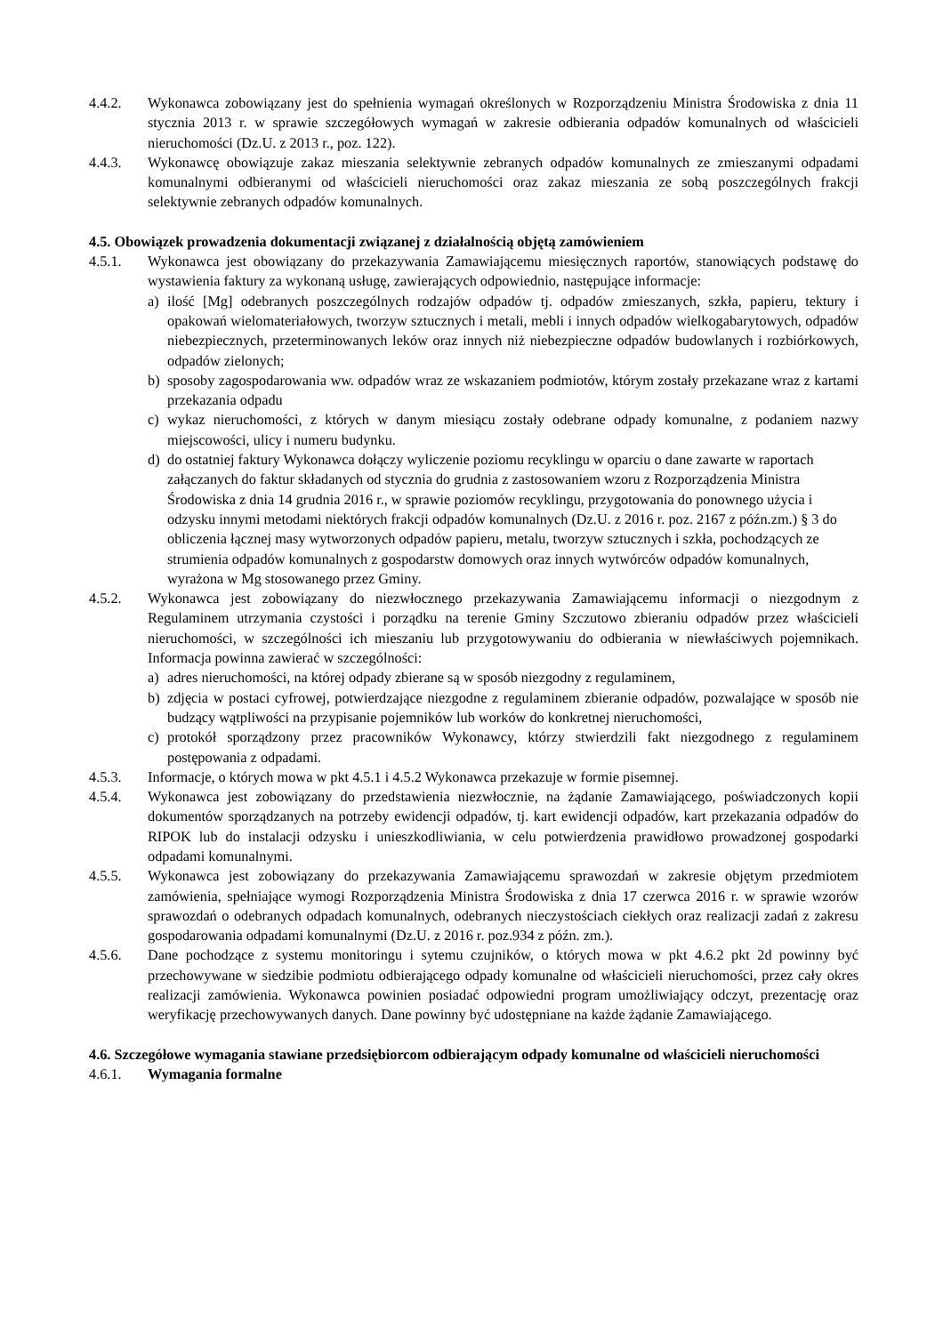4.4.2. Wykonawca zobowiązany jest do spełnienia wymagań określonych w Rozporządzeniu Ministra Środowiska z dnia 11 stycznia 2013 r. w sprawie szczegółowych wymagań w zakresie odbierania odpadów komunalnych od właścicieli nieruchomości (Dz.U. z 2013 r., poz. 122).
4.4.3. Wykonawcę obowiązuje zakaz mieszania selektywnie zebranych odpadów komunalnych ze zmieszanymi odpadami komunalnymi odbieranymi od właścicieli nieruchomości oraz zakaz mieszania ze sobą poszczególnych frakcji selektywnie zebranych odpadów komunalnych.
4.5. Obowiązek prowadzenia dokumentacji związanej z działalnością objętą zamówieniem
4.5.1. Wykonawca jest obowiązany do przekazywania Zamawiającemu miesięcznych raportów, stanowiących podstawę do wystawienia faktury za wykonaną usługę, zawierających odpowiednio, następujące informacje:
a) ilość [Mg] odebranych poszczególnych rodzajów odpadów tj. odpadów zmieszanych, szkła, papieru, tektury i opakowań wielomateriałowych, tworzyw sztucznych i metali, mebli i innych odpadów wielkogabarytowych, odpadów niebezpiecznych, przeterminowanych leków oraz innych niż niebezpieczne odpadów budowlanych i rozbiórkowych, odpadów zielonych;
b) sposoby zagospodarowania ww. odpadów wraz ze wskazaniem podmiotów, którym zostały przekazane wraz z kartami przekazania odpadu
c) wykaz nieruchomości, z których w danym miesiącu zostały odebrane odpady komunalne, z podaniem nazwy miejscowości, ulicy i numeru budynku.
d) do ostatniej faktury Wykonawca dołączy wyliczenie poziomu recyklingu w oparciu o dane zawarte w raportach załączanych do faktur składanych od stycznia do grudnia z zastosowaniem wzoru z Rozporządzenia Ministra Środowiska z dnia 14 grudnia 2016 r., w sprawie poziomów recyklingu, przygotowania do ponownego użycia i odzysku innymi metodami niektórych frakcji odpadów komunalnych (Dz.U. z 2016 r. poz. 2167 z późn.zm.) § 3 do obliczenia łącznej masy wytworzonych odpadów papieru, metalu, tworzyw sztucznych i szkła, pochodzących ze strumienia odpadów komunalnych z gospodarstw domowych oraz innych wytwórców odpadów komunalnych, wyrażona w Mg stosowanego przez Gminy.
4.5.2. Wykonawca jest zobowiązany do niezwłocznego przekazywania Zamawiającemu informacji o niezgodnym z Regulaminem utrzymania czystości i porządku na terenie Gminy Szczutowo zbieraniu odpadów przez właścicieli nieruchomości, w szczególności ich mieszaniu lub przygotowywaniu do odbierania w niewłaściwych pojemnikach. Informacja powinna zawierać w szczególności:
a) adres nieruchomości, na której odpady zbierane są w sposób niezgodny z regulaminem,
b) zdjęcia w postaci cyfrowej, potwierdzające niezgodne z regulaminem zbieranie odpadów, pozwalające w sposób nie budzący wątpliwości na przypisanie pojemników lub worków do konkretnej nieruchomości,
c) protokół sporządzony przez pracowników Wykonawcy, którzy stwierdzili fakt niezgodnego z regulaminem postępowania z odpadami.
4.5.3. Informacje, o których mowa w pkt 4.5.1 i 4.5.2 Wykonawca przekazuje w formie pisemnej.
4.5.4. Wykonawca jest zobowiązany do przedstawienia niezwłocznie, na żądanie Zamawiającego, poświadczonych kopii dokumentów sporządzanych na potrzeby ewidencji odpadów, tj. kart ewidencji odpadów, kart przekazania odpadów do RIPOK lub do instalacji odzysku i unieszkodliwiania, w celu potwierdzenia prawidłowo prowadzonej gospodarki odpadami komunalnymi.
4.5.5. Wykonawca jest zobowiązany do przekazywania Zamawiającemu sprawozdań w zakresie objętym przedmiotem zamówienia, spełniające wymogi Rozporządzenia Ministra Środowiska z dnia 17 czerwca 2016 r. w sprawie wzorów sprawozdań o odebranych odpadach komunalnych, odebranych nieczystościach ciekłych oraz realizacji zadań z zakresu gospodarowania odpadami komunalnymi (Dz.U. z 2016 r. poz.934 z późn. zm.).
4.5.6. Dane pochodzące z systemu monitoringu i sytemu czujników, o których mowa w pkt 4.6.2 pkt 2d powinny być przechowywane w siedzibie podmiotu odbierającego odpady komunalne od właścicieli nieruchomości, przez cały okres realizacji zamówienia. Wykonawca powinien posiadać odpowiedni program umożliwiający odczyt, prezentację oraz weryfikację przechowywanych danych. Dane powinny być udostępniane na każde żądanie Zamawiającego.
4.6. Szczegółowe wymagania stawiane przedsiębiorcom odbierającym odpady komunalne od właścicieli nieruchomości
4.6.1. Wymagania formalne